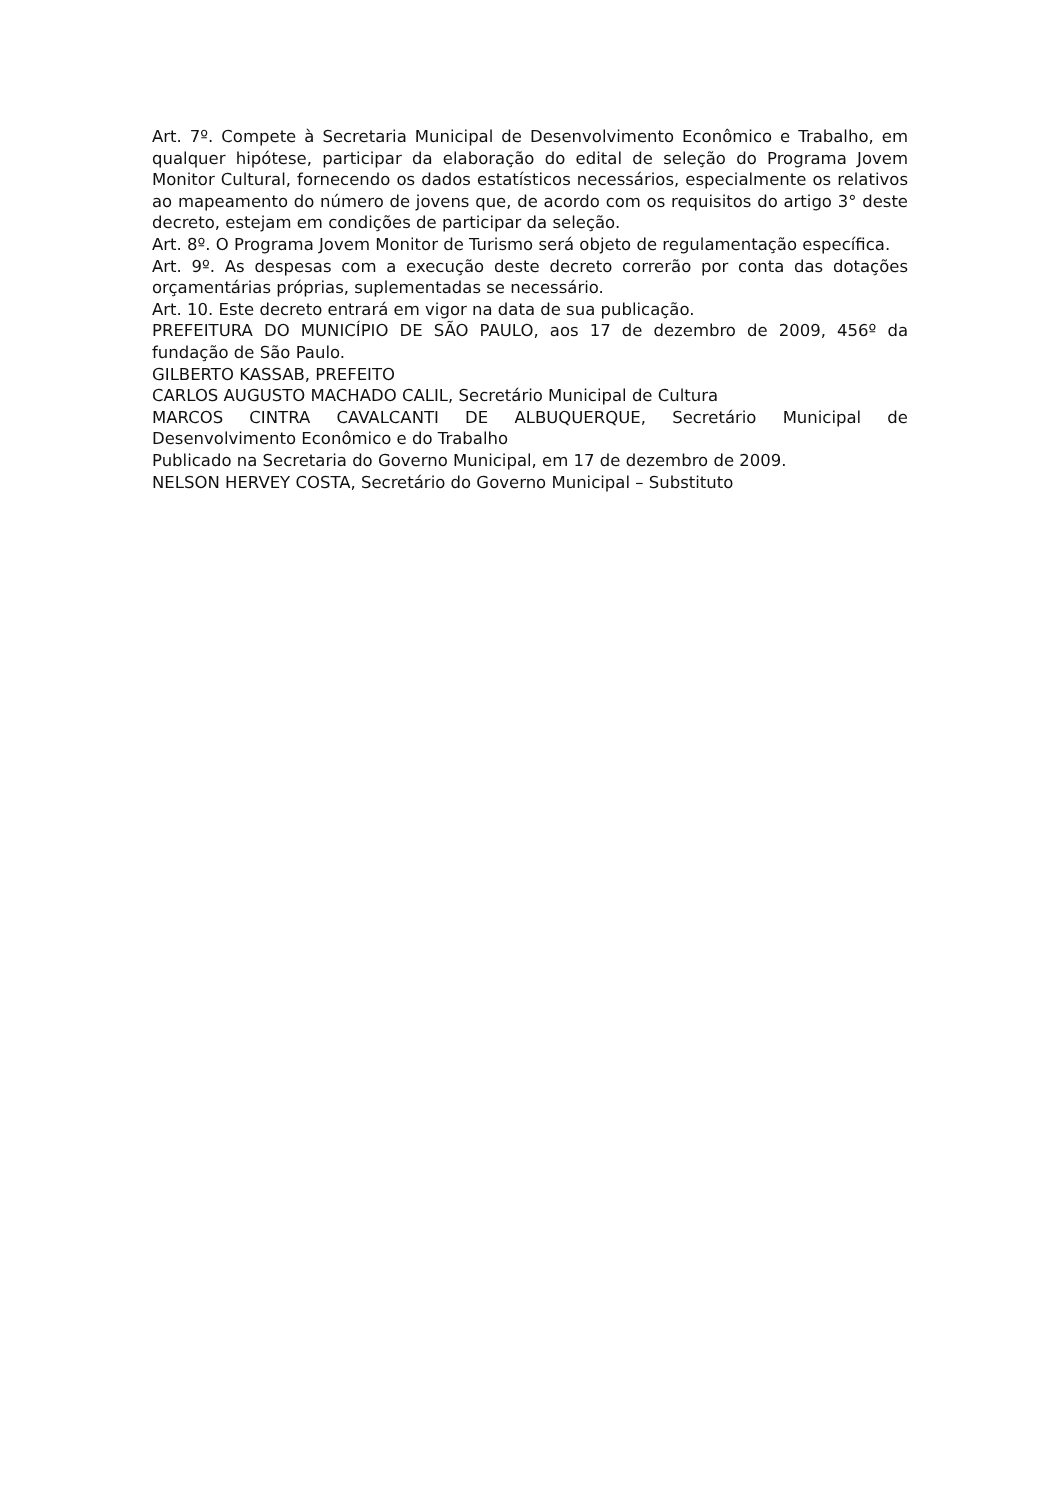Art. 7º. Compete à Secretaria Municipal de Desenvolvimento Econômico e Trabalho, em qualquer hipótese, participar da elaboração do edital de seleção do Programa Jovem Monitor Cultural, fornecendo os dados estatísticos necessários, especialmente os relativos ao mapeamento do número de jovens que, de acordo com os requisitos do artigo 3° deste decreto, estejam em condições de participar da seleção.
Art. 8º. O Programa Jovem Monitor de Turismo será objeto de regulamentação específica.
Art. 9º. As despesas com a execução deste decreto correrão por conta das dotações orçamentárias próprias, suplementadas se necessário.
Art. 10. Este decreto entrará em vigor na data de sua publicação.
PREFEITURA DO MUNICÍPIO DE SÃO PAULO, aos 17 de dezembro de 2009, 456º da fundação de São Paulo.
GILBERTO KASSAB, PREFEITO
CARLOS AUGUSTO MACHADO CALIL, Secretário Municipal de Cultura
MARCOS CINTRA CAVALCANTI DE ALBUQUERQUE, Secretário Municipal de Desenvolvimento Econômico e do Trabalho
Publicado na Secretaria do Governo Municipal, em 17 de dezembro de 2009.
NELSON HERVEY COSTA, Secretário do Governo Municipal – Substituto